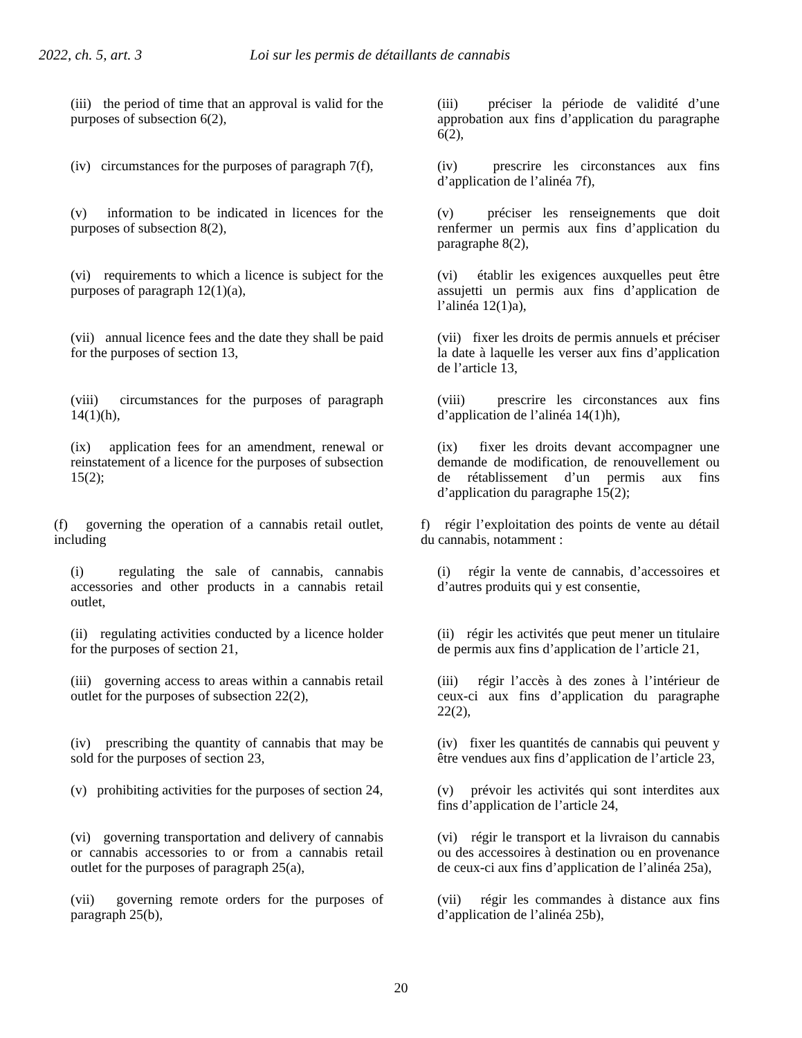2022, ch. 5, art. 3 Loi sur les permis de détaillants de cannabis
| (iii) the period of time that an approval is valid for the purposes of subsection 6(2), | (iii) préciser la période de validité d’une approbation aux fins d’application du paragraphe 6(2), |
| (iv) circumstances for the purposes of paragraph 7(f), | (iv) prescrire les circonstances aux fins d’application de l’alinéa 7f), |
| (v) information to be indicated in licences for the purposes of subsection 8(2), | (v) préciser les renseignements que doit renfermer un permis aux fins d’application du paragraphe 8(2), |
| (vi) requirements to which a licence is subject for the purposes of paragraph 12(1)(a), | (vi) établir les exigences auxquelles peut être assujetti un permis aux fins d’application de l’alinéa 12(1)a), |
| (vii) annual licence fees and the date they shall be paid for the purposes of section 13, | (vii) fixer les droits de permis annuels et préciser la date à laquelle les verser aux fins d’application de l’article 13, |
| (viii) circumstances for the purposes of paragraph 14(1)(h), | (viii) prescrire les circonstances aux fins d’application de l’alinéa 14(1)h), |
| (ix) application fees for an amendment, renewal or reinstatement of a licence for the purposes of subsection 15(2); | (ix) fixer les droits devant accompagner une demande de modification, de renouvellement ou de rétablissement d’un permis aux fins d’application du paragraphe 15(2); |
| (f) governing the operation of a cannabis retail outlet, including | f) régir l’exploitation des points de vente au détail du cannabis, notamment : |
| (i) regulating the sale of cannabis, cannabis accessories and other products in a cannabis retail outlet, | (i) régir la vente de cannabis, d’accessoires et d’autres produits qui y est consentie, |
| (ii) regulating activities conducted by a licence holder for the purposes of section 21, | (ii) régir les activités que peut mener un titulaire de permis aux fins d’application de l’article 21, |
| (iii) governing access to areas within a cannabis retail outlet for the purposes of subsection 22(2), | (iii) régir l’accès à des zones à l’intérieur de ceux-ci aux fins d’application du paragraphe 22(2), |
| (iv) prescribing the quantity of cannabis that may be sold for the purposes of section 23, | (iv) fixer les quantités de cannabis qui peuvent y être vendues aux fins d’application de l’article 23, |
| (v) prohibiting activities for the purposes of section 24, | (v) prévoir les activités qui sont interdites aux fins d’application de l’article 24, |
| (vi) governing transportation and delivery of cannabis or cannabis accessories to or from a cannabis retail outlet for the purposes of paragraph 25(a), | (vi) régir le transport et la livraison du cannabis ou des accessoires à destination ou en provenance de ceux-ci aux fins d’application de l’alinéa 25a), |
| (vii) governing remote orders for the purposes of paragraph 25(b), | (vii) régir les commandes à distance aux fins d’application de l’alinéa 25b), |
20